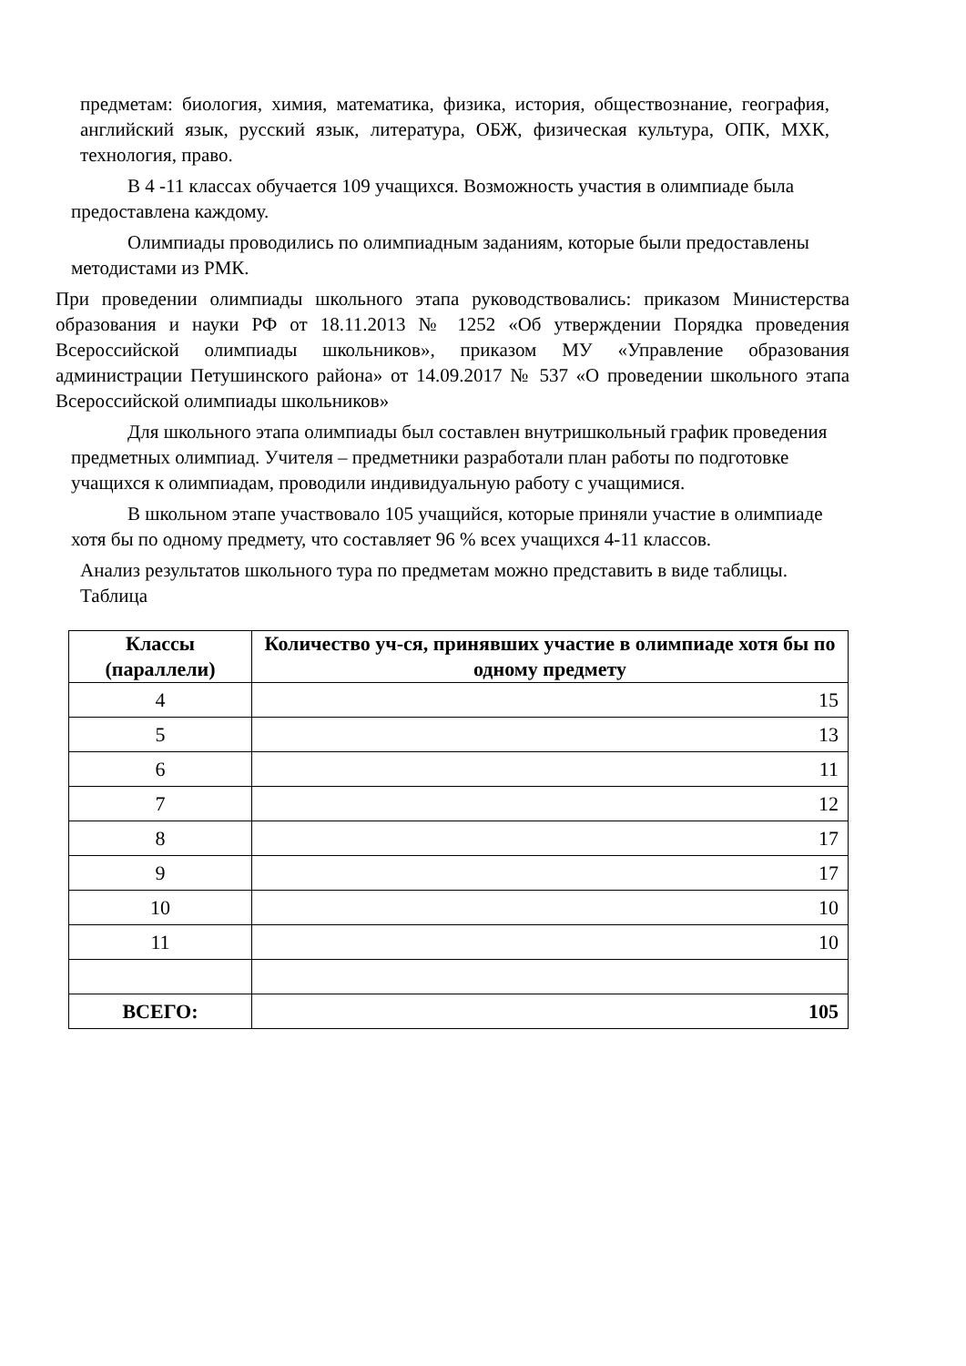предметам: биология, химия, математика, физика, история, обществознание, география, английский язык, русский язык, литература, ОБЖ, физическая культура, ОПК, МХК, технология, право.
В 4 -11 классах обучается 109 учащихся. Возможность участия в олимпиаде была предоставлена каждому.
Олимпиады проводились по олимпиадным заданиям, которые были предоставлены методистами из РМК.
При проведении олимпиады школьного этапа руководствовались: приказом Министерства образования и науки РФ от 18.11.2013 № 1252 «Об утверждении Порядка проведения Всероссийской олимпиады школьников», приказом МУ «Управление образования администрации Петушинского района» от 14.09.2017 № 537 «О проведении школьного этапа Всероссийской олимпиады школьников»
Для школьного этапа олимпиады был составлен внутришкольный график проведения предметных олимпиад. Учителя – предметники разработали план работы по подготовке учащихся к олимпиадам, проводили индивидуальную работу с учащимися.
В школьном этапе участвовало 105 учащийся, которые приняли участие в олимпиаде хотя бы по одному предмету, что составляет 96 % всех учащихся 4-11 классов.
Анализ результатов школьного тура по предметам можно представить в виде таблицы. Таблица
| Классы (параллели) | Количество уч-ся, принявших участие в олимпиаде хотя бы по одному предмету |
| --- | --- |
| 4 | 15 |
| 5 | 13 |
| 6 | 11 |
| 7 | 12 |
| 8 | 17 |
| 9 | 17 |
| 10 | 10 |
| 11 | 10 |
| ВСЕГО: | 105 |